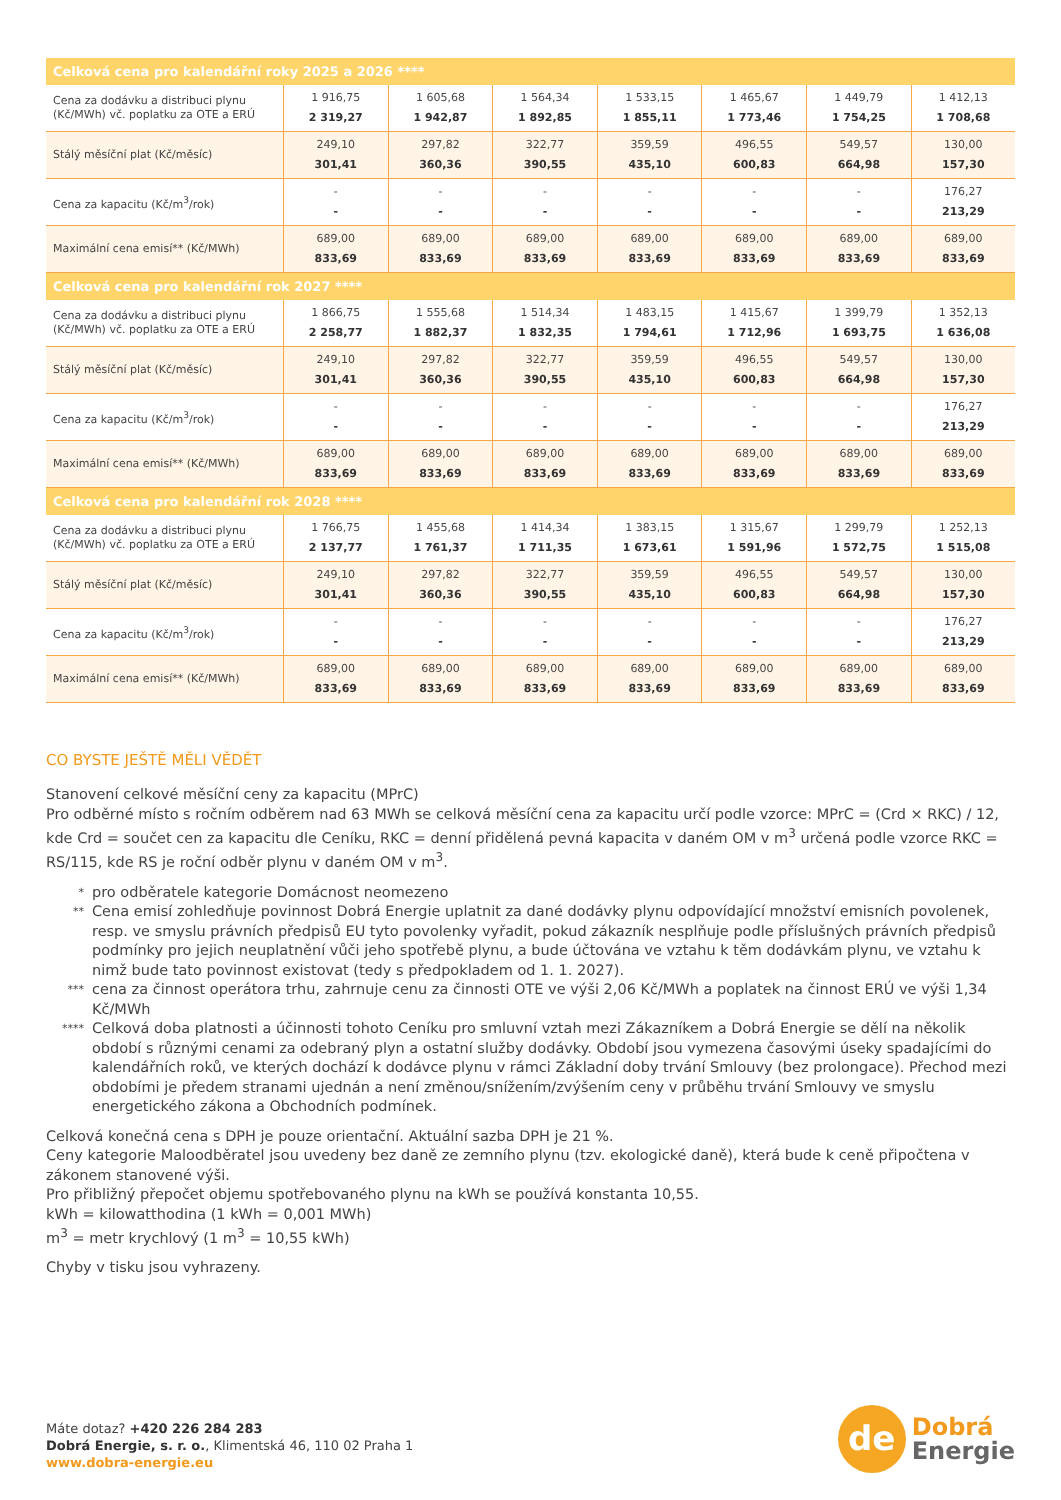| Celková cena pro kalendářní roky 2025 a 2026 **** | | | | | | | |
| --- | --- | --- | --- | --- | --- | --- | --- |
| Cena za dodávku a distribuci plynu (Kč/MWh) vč. poplatku za OTE a ERÚ | 1 916,75 2 319,27 | 1 605,68 1 942,87 | 1 564,34 1 892,85 | 1 533,15 1 855,11 | 1 465,67 1 773,46 | 1 449,79 1 754,25 | 1 412,13 1 708,68 |
| Stálý měsíční plat (Kč/měsíc) | 249,10 301,41 | 297,82 360,36 | 322,77 390,55 | 359,59 435,10 | 496,55 600,83 | 549,57 664,98 | 130,00 157,30 |
| Cena za kapacitu (Kč/m<sup>3</sup>/rok) | - - | - - | - - | - - | - - | - - | 176,27 213,29 |
| Maximální cena emisí** (Kč/MWh) | 689,00 833,69 | 689,00 833,69 | 689,00 833,69 | 689,00 833,69 | 689,00 833,69 | 689,00 833,69 | 689,00 833,69 |
| Celková cena pro kalendářní rok 2027 **** | | | | | | | |
| Cena za dodávku a distribuci plynu (Kč/MWh) vč. poplatku za OTE a ERÚ | 1 866,75 2 258,77 | 1 555,68 1 882,37 | 1 514,34 1 832,35 | 1 483,15 1 794,61 | 1 415,67 1 712,96 | 1 399,79 1 693,75 | 1 352,13 1 636,08 |
| Stálý měsíční plat (Kč/měsíc) | 249,10 301,41 | 297,82 360,36 | 322,77 390,55 | 359,59 435,10 | 496,55 600,83 | 549,57 664,98 | 130,00 157,30 |
| Cena za kapacitu (Kč/m<sup>3</sup>/rok) | - - | - - | - - | - - | - - | - - | 176,27 213,29 |
| Maximální cena emisí** (Kč/MWh) | 689,00 833,69 | 689,00 833,69 | 689,00 833,69 | 689,00 833,69 | 689,00 833,69 | 689,00 833,69 | 689,00 833,69 |
| Celková cena pro kalendářní rok 2028 **** | | | | | | | |
| Cena za dodávku a distribuci plynu (Kč/MWh) vč. poplatku za OTE a ERÚ | 1 766,75 2 137,77 | 1 455,68 1 761,37 | 1 414,34 1 711,35 | 1 383,15 1 673,61 | 1 315,67 1 591,96 | 1 299,79 1 572,75 | 1 252,13 1 515,08 |
| Stálý měsíční plat (Kč/měsíc) | 249,10 301,41 | 297,82 360,36 | 322,77 390,55 | 359,59 435,10 | 496,55 600,83 | 549,57 664,98 | 130,00 157,30 |
| Cena za kapacitu (Kč/m<sup>3</sup>/rok) | - - | - - | - - | - - | - - | - - | 176,27 213,29 |
| Maximální cena emisí** (Kč/MWh) | 689,00 833,69 | 689,00 833,69 | 689,00 833,69 | 689,00 833,69 | 689,00 833,69 | 689,00 833,69 | 689,00 833,69 |
CO BYSTE JEŠTĚ MĚLI VĚDĚT
Stanovení celkové měsíční ceny za kapacitu (MPrC)
Pro odběrné místo s ročním odběrem nad 63 MWh se celková měsíční cena za kapacitu určí podle vzorce: MPrC = (Crd × RKC) / 12, kde Crd = součet cen za kapacitu dle Ceníku, RKC = denní přidělená pevná kapacita v daném OM v m<sup>3</sup> určená podle vzorce RKC = RS/115, kde RS je roční odběr plynu v daném OM v m<sup>3</sup>.
*
pro odběratele kategorie Domácnost neomezeno
**
Cena emisí zohledňuje povinnost Dobrá Energie uplatnit za dané dodávky plynu odpovídající množství emisních povolenek, resp. ve smyslu právních předpisů EU tyto povolenky vyřadit, pokud zákazník nesplňuje podle příslušných právních předpisů podmínky pro jejich neuplatnění vůči jeho spotřebě plynu, a bude účtována ve vztahu k těm dodávkám plynu, ve vztahu k nimž bude tato povinnost existovat (tedy s předpokladem od 1. 1. 2027).
***
cena za činnost operátora trhu, zahrnuje cenu za činnosti OTE ve výši 2,06 Kč/MWh a poplatek na činnost ERÚ ve výši 1,34 Kč/MWh
****
Celková doba platnosti a účinnosti tohoto Ceníku pro smluvní vztah mezi Zákazníkem a Dobrá Energie se dělí na několik období s různými cenami za odebraný plyn a ostatní služby dodávky. Období jsou vymezena časovými úseky spadajícími do kalendářních roků, ve kterých dochází k dodávce plynu v rámci Základní doby trvání Smlouvy (bez prolongace). Přechod mezi obdobími je předem stranami ujednán a není změnou/snížením/zvýšením ceny v průběhu trvání Smlouvy ve smyslu energetického zákona a Obchodních podmínek.
Celková konečná cena s DPH je pouze orientační. Aktuální sazba DPH je 21 %.
Ceny kategorie Maloodběratel jsou uvedeny bez daně ze zemního plynu (tzv. ekologické daně), která bude k ceně připočtena v zákonem stanovené výši.
Pro přibližný přepočet objemu spotřebovaného plynu na kWh se používá konstanta 10,55.
kWh = kilowatthodina (1 kWh = 0,001 MWh)
m<sup>3</sup> = metr krychlový (1 m<sup>3</sup> = 10,55 kWh)
Chyby v tisku jsou vyhrazeny.
Máte dotaz? +420 226 284 283
Dobrá Energie, s. r. o., Klimentská 46, 110 02 Praha 1
www.dobra-energie.eu
de
Dobrá
Energie